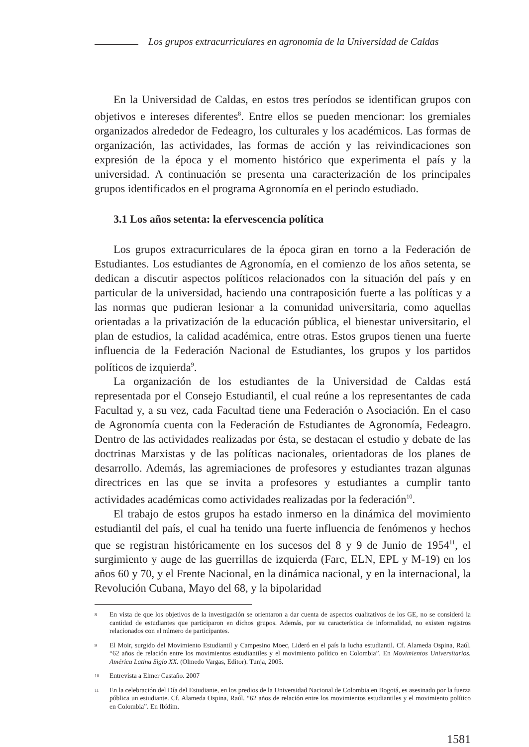Los grupos extracurriculares en agronomía de la Universidad de Caldas
En la Universidad de Caldas, en estos tres períodos se identifican grupos con objetivos e intereses diferentes<sup>8</sup>. Entre ellos se pueden mencionar: los gremiales organizados alrededor de Fedeagro, los culturales y los académicos. Las formas de organización, las actividades, las formas de acción y las reivindicaciones son expresión de la época y el momento histórico que experimenta el país y la universidad. A continuación se presenta una caracterización de los principales grupos identificados en el programa Agronomía en el periodo estudiado.
3.1 Los años setenta: la efervescencia política
Los grupos extracurriculares de la época giran en torno a la Federación de Estudiantes. Los estudiantes de Agronomía, en el comienzo de los años setenta, se dedican a discutir aspectos políticos relacionados con la situación del país y en particular de la universidad, haciendo una contraposición fuerte a las políticas y a las normas que pudieran lesionar a la comunidad universitaria, como aquellas orientadas a la privatización de la educación pública, el bienestar universitario, el plan de estudios, la calidad académica, entre otras. Estos grupos tienen una fuerte influencia de la Federación Nacional de Estudiantes, los grupos y los partidos políticos de izquierda<sup>9</sup>.
La organización de los estudiantes de la Universidad de Caldas está representada por el Consejo Estudiantil, el cual reúne a los representantes de cada Facultad y, a su vez, cada Facultad tiene una Federación o Asociación. En el caso de Agronomía cuenta con la Federación de Estudiantes de Agronomía, Fedeagro. Dentro de las actividades realizadas por ésta, se destacan el estudio y debate de las doctrinas Marxistas y de las políticas nacionales, orientadoras de los planes de desarrollo. Además, las agremiaciones de profesores y estudiantes trazan algunas directrices en las que se invita a profesores y estudiantes a cumplir tanto actividades académicas como actividades realizadas por la federación<sup>10</sup>.
El trabajo de estos grupos ha estado inmerso en la dinámica del movimiento estudiantil del país, el cual ha tenido una fuerte influencia de fenómenos y hechos que se registran históricamente en los sucesos del 8 y 9 de Junio de 1954<sup>11</sup>, el surgimiento y auge de las guerrillas de izquierda (Farc, ELN, EPL y M-19) en los años 60 y 70, y el Frente Nacional, en la dinámica nacional, y en la internacional, la Revolución Cubana, Mayo del 68, y la bipolaridad
8 En vista de que los objetivos de la investigación se orientaron a dar cuenta de aspectos cualitativos de los GE, no se consideró la cantidad de estudiantes que participaron en dichos grupos. Además, por su característica de informalidad, no existen registros relacionados con el número de participantes.
9 El Moir, surgido del Movimiento Estudiantil y Campesino Moec, Lideró en el país la lucha estudiantil. Cf. Alameda Ospina, Raúl. “62 años de relación entre los movimientos estudiantiles y el movimiento político en Colombia”. En Movimientos Universitarios. América Latina Siglo XX. (Olmedo Vargas, Editor). Tunja, 2005.
10 Entrevista a Elmer Castaño. 2007
11 En la celebración del Día del Estudiante, en los predios de la Universidad Nacional de Colombia en Bogotá, es asesinado por la fuerza pública un estudiante. Cf. Alameda Ospina, Raúl. “62 años de relación entre los movimientos estudiantiles y el movimiento político en Colombia”. En Ibídim.
1581